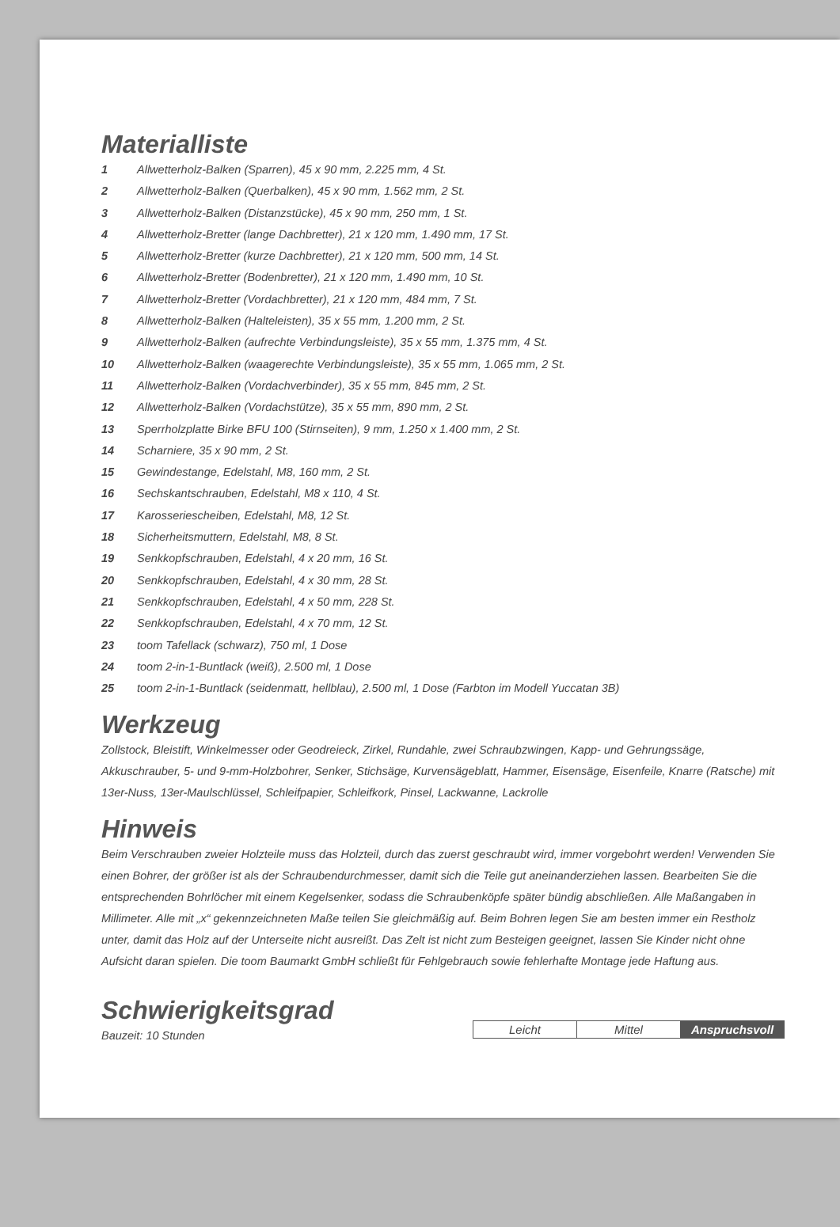Materialliste
1 Allwetterholz-Balken (Sparren), 45 x 90 mm, 2.225 mm, 4 St.
2 Allwetterholz-Balken (Querbalken), 45 x 90 mm, 1.562 mm, 2 St.
3 Allwetterholz-Balken (Distanzstücke), 45 x 90 mm, 250 mm, 1 St.
4 Allwetterholz-Bretter (lange Dachbretter), 21 x 120 mm, 1.490 mm, 17 St.
5 Allwetterholz-Bretter (kurze Dachbretter), 21 x 120 mm, 500 mm, 14 St.
6 Allwetterholz-Bretter (Bodenbretter), 21 x 120 mm, 1.490 mm, 10 St.
7 Allwetterholz-Bretter (Vordachbretter), 21 x 120 mm, 484 mm, 7 St.
8 Allwetterholz-Balken (Halteleisten), 35 x 55 mm, 1.200 mm, 2 St.
9 Allwetterholz-Balken (aufrechte Verbindungsleiste), 35 x 55 mm, 1.375 mm, 4 St.
10 Allwetterholz-Balken (waagerechte Verbindungsleiste), 35 x 55 mm, 1.065 mm, 2 St.
11 Allwetterholz-Balken (Vordachverbinder), 35 x 55 mm, 845 mm, 2 St.
12 Allwetterholz-Balken (Vordachstütze), 35 x 55 mm, 890 mm, 2 St.
13 Sperrholzplatte Birke BFU 100 (Stirnseiten), 9 mm, 1.250 x 1.400 mm, 2 St.
14 Scharniere, 35 x 90 mm, 2 St.
15 Gewindestange, Edelstahl, M8, 160 mm, 2 St.
16 Sechskantschrauben, Edelstahl, M8 x 110, 4 St.
17 Karosseriescheiben, Edelstahl, M8, 12 St.
18 Sicherheitsmuttern, Edelstahl, M8, 8 St.
19 Senkkopfschrauben, Edelstahl, 4 x 20 mm, 16 St.
20 Senkkopfschrauben, Edelstahl, 4 x 30 mm, 28 St.
21 Senkkopfschrauben, Edelstahl, 4 x 50 mm, 228 St.
22 Senkkopfschrauben, Edelstahl, 4 x 70 mm, 12 St.
23 toom Tafellack (schwarz), 750 ml, 1 Dose
24 toom 2-in-1-Buntlack (weiß), 2.500 ml, 1 Dose
25 toom 2-in-1-Buntlack (seidenmatt, hellblau), 2.500 ml, 1 Dose (Farbton im Modell Yuccatan 3B)
Werkzeug
Zollstock, Bleistift, Winkelmesser oder Geodreieck, Zirkel, Rundahle, zwei Schraubzwingen, Kapp- und Gehrungssäge, Akkuschrauber, 5- und 9-mm-Holzbohrer, Senker, Stichsäge, Kurvensägeblatt, Hammer, Eisensäge, Eisenfeile, Knarre (Ratsche) mit 13er-Nuss, 13er-Maulschlüssel, Schleifpapier, Schleifkork, Pinsel, Lackwanne, Lackrolle
Hinweis
Beim Verschrauben zweier Holzteile muss das Holzteil, durch das zuerst geschraubt wird, immer vorgebohrt werden! Verwenden Sie einen Bohrer, der größer ist als der Schraubendurchmesser, damit sich die Teile gut aneinanderziehen lassen. Bearbeiten Sie die entsprechenden Bohrlöcher mit einem Kegelsenker, sodass die Schraubenköpfe später bündig abschließen. Alle Maßangaben in Millimeter. Alle mit „x“ gekennzeichneten Maße teilen Sie gleichmäßig auf. Beim Bohren legen Sie am besten immer ein Restholz unter, damit das Holz auf der Unterseite nicht ausreißt. Das Zelt ist nicht zum Besteigen geeignet, lassen Sie Kinder nicht ohne Aufsicht daran spielen. Die toom Baumarkt GmbH schließt für Fehlgebrauch sowie fehlerhafte Montage jede Haftung aus.
Schwierigkeitsgrad
Bauzeit: 10 Stunden
| Leicht | Mittel | Anspruchsvoll |